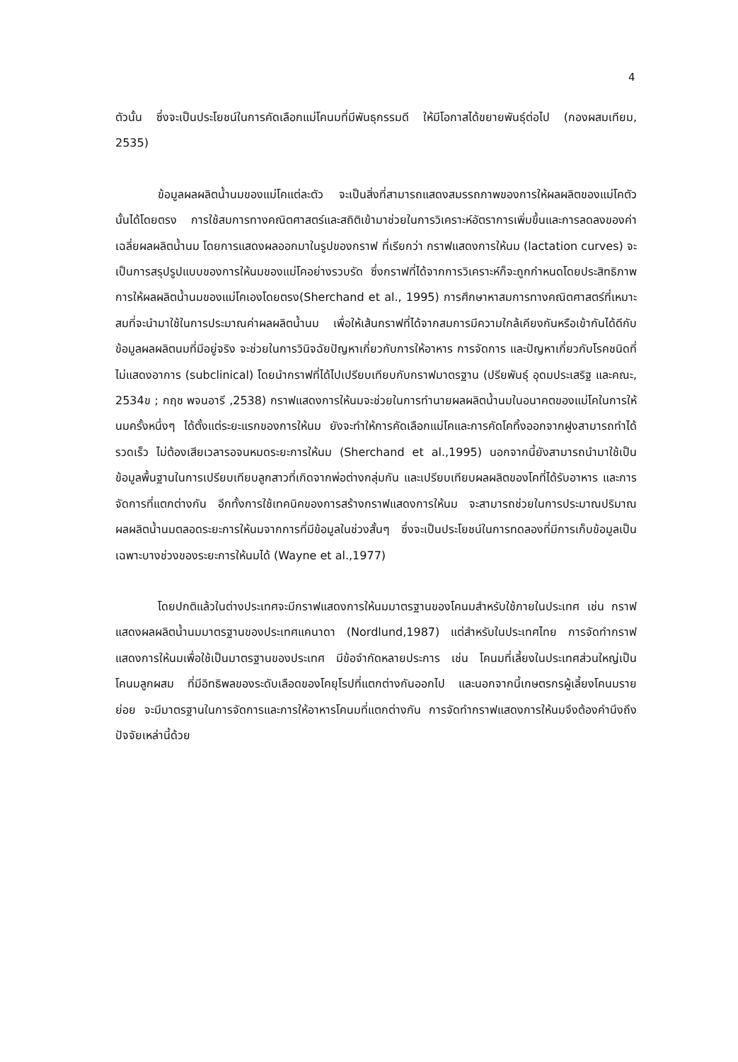4
ตัวนั้น ซึ่งจะเป็นประโยชน์ในการคัดเลือกแม่โคนมที่มีพันธุกรรมดี ให้มีโอกาสได้ขยายพันธุ์ต่อไป (กองผสมเทียม, 2535)
ข้อมูลผลผลิตน้ำนมของแม่โคแต่ละตัว จะเป็นสิ่งที่สามารถแสดงสมรรถภาพของการให้ผลผลิตของแม่โคตัวนั้นได้โดยตรง การใช้สมการทางคณิตศาสตร์และสถิติเข้ามาช่วยในการวิเคราะห์อัตราการเพิ่มขึ้นและการลดลงของค่าเฉลี่ยผลผลิตน้ำนม โดยการแสดงผลออกมาในรูปของกราฟ ที่เรียกว่า กราฟแสดงการให้นม (lactation curves) จะเป็นการสรุปรูปแบบของการให้นมของแม่โคอย่างรวบรัด ซึ่งกราฟที่ได้จากการวิเคราะห์ก็จะถูกกำหนดโดยประสิทธิภาพการให้ผลผลิตน้ำนมของแม่โคเองโดยตรง(Sherchand et al., 1995) การศึกษาหาสมการทางคณิตศาสตร์ที่เหมาะสมที่จะนำมาใช้ในการประมาณค่าผลผลิตน้ำนม เพื่อให้เส้นกราฟที่ได้จากสมการมีความใกล้เคียงกันหรือเข้ากันได้ดีกับข้อมูลผลผลิตนมที่มีอยู่จริง จะช่วยในการวินิจฉัยปัญหาเกี่ยวกับการให้อาหาร การจัดการ และปัญหาเกี่ยวกับโรคชนิดที่ไม่แสดงอาการ (subclinical) โดยนำกราฟที่ได้ไปเปรียบเทียบกับกราฟมาตรฐาน (ปรียพันธุ์ อุดมประเสริฐ และคณะ, 2534ข ; กฤช พจนอารี ,2538) กราฟแสดงการให้นมจะช่วยในการทำนายผลผลิตน้ำนมในอนาคตของแม่โคในการให้นมครั้งหนึ่งๆ ได้ตั้งแต่ระยะแรกของการให้นม ยังจะทำให้การคัดเลือกแม่โคและการคัดโคทิ้งออกจากฝูงสามารถทำได้รวดเร็ว ไม่ต้องเสียเวลารอจนหมดระยะการให้นม (Sherchand et al.,1995) นอกจากนี้ยังสามารถนำมาใช้เป็นข้อมูลพื้นฐานในการเปรียบเทียบลูกสาวที่เกิดจากพ่อต่างกลุ่มกัน และเปรียบเทียบผลผลิตของโคที่ได้รับอาหาร และการจัดการที่แตกต่างกัน อีกทั้งการใช้เทคนิคของการสร้างกราฟแสดงการให้นม จะสามารถช่วยในการประมาณปริมาณผลผลิตน้ำนมตลอดระยะการให้นมจากการที่มีข้อมูลในช่วงสั้นๆ ซึ่งจะเป็นประโยชน์ในการทดลองที่มีการเก็บข้อมูลเป็นเฉพาะบางช่วงของระยะการให้นมได้ (Wayne et al.,1977)
โดยปกติแล้วในต่างประเทศจะมีกราฟแสดงการให้นมมาตรฐานของโคนมสำหรับใช้ภายในประเทศ เช่น กราฟแสดงผลผลิตน้ำนมมาตรฐานของประเทศแคนาดา (Nordlund,1987) แต่สำหรับในประเทศไทย การจัดทำกราฟแสดงการให้นมเพื่อใช้เป็นมาตรฐานของประเทศ มีข้อจำกัดหลายประการ เช่น โคนมที่เลี้ยงในประเทศส่วนใหญ่เป็นโคนมลูกผสม ที่มีอิทธิพลของระดับเลือดของโคยุโรปที่แตกต่างกันออกไป และนอกจากนี้เกษตรกรผู้เลี้ยงโคนมรายย่อย จะมีมาตรฐานในการจัดการและการให้อาหารโคนมที่แตกต่างกัน การจัดทำกราฟแสดงการให้นมจึงต้องคำนึงถึงปัจจัยเหล่านี้ด้วย